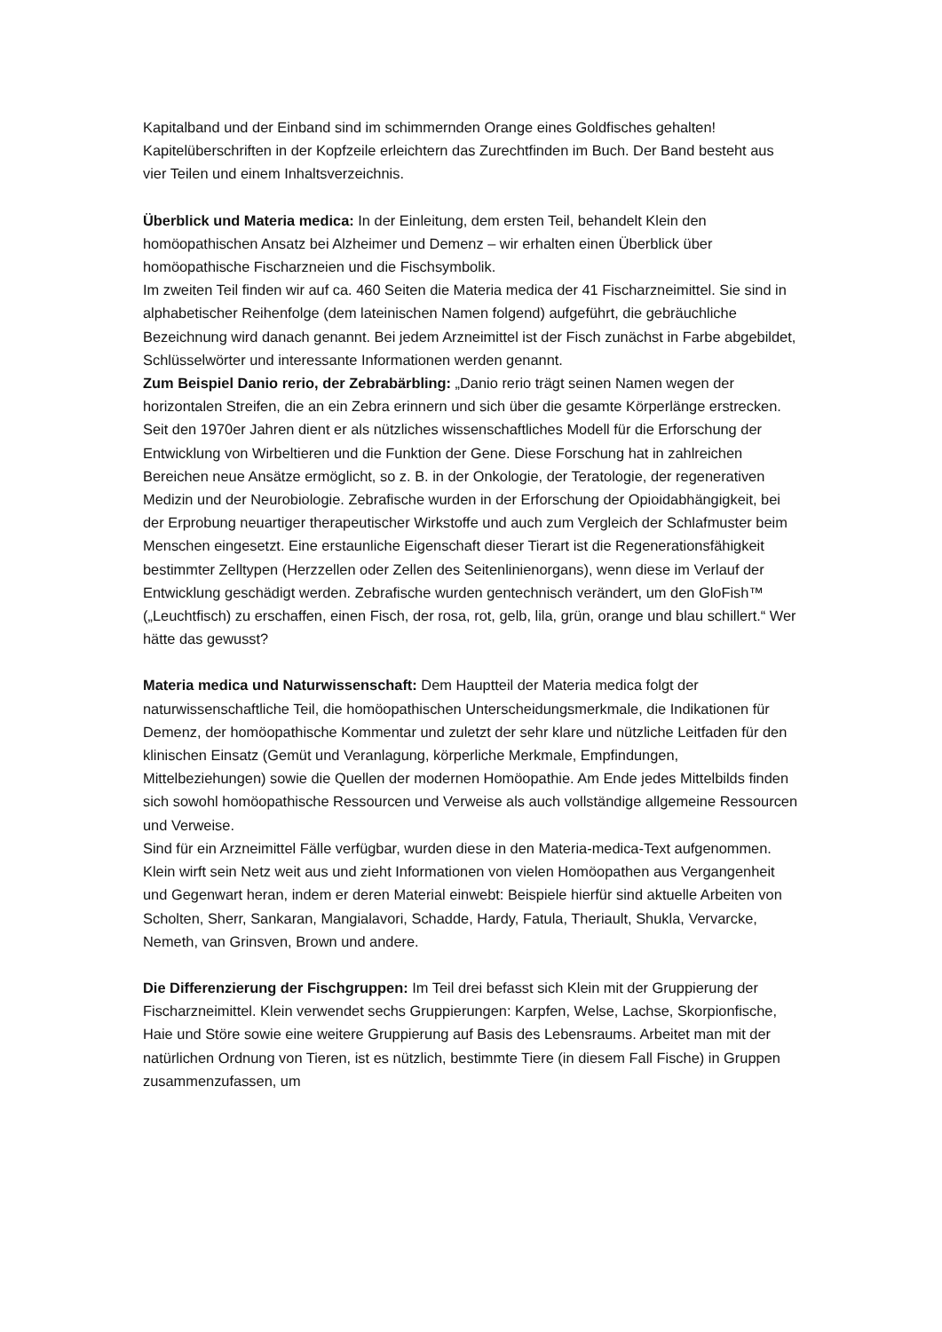Kapitalband und der Einband sind im schimmernden Orange eines Goldfisches gehalten! Kapitelüberschriften in der Kopfzeile erleichtern das Zurechtfinden im Buch. Der Band besteht aus vier Teilen und einem Inhaltsverzeichnis.
Überblick und Materia medica: In der Einleitung, dem ersten Teil, behandelt Klein den homöopathischen Ansatz bei Alzheimer und Demenz – wir erhalten einen Überblick über homöopathische Fischarzneien und die Fischsymbolik.
Im zweiten Teil finden wir auf ca. 460 Seiten die Materia medica der 41 Fischarzneimittel. Sie sind in alphabetischer Reihenfolge (dem lateinischen Namen folgend) aufgeführt, die gebräuchliche Bezeichnung wird danach genannt. Bei jedem Arzneimittel ist der Fisch zunächst in Farbe abgebildet, Schlüsselwörter und interessante Informationen werden genannt.
Zum Beispiel Danio rerio, der Zebrabärbling: „Danio rerio trägt seinen Namen wegen der horizontalen Streifen, die an ein Zebra erinnern und sich über die gesamte Körperlänge erstrecken. Seit den 1970er Jahren dient er als nützliches wissenschaftliches Modell für die Erforschung der Entwicklung von Wirbeltieren und die Funktion der Gene. Diese Forschung hat in zahlreichen Bereichen neue Ansätze ermöglicht, so z. B. in der Onkologie, der Teratologie, der regenerativen Medizin und der Neurobiologie. Zebrafische wurden in der Erforschung der Opioidabhängigkeit, bei der Erprobung neuartiger therapeutischer Wirkstoffe und auch zum Vergleich der Schlafmuster beim Menschen eingesetzt. Eine erstaunliche Eigenschaft dieser Tierart ist die Regenerationsfähigkeit bestimmter Zelltypen (Herzzellen oder Zellen des Seitenlinienorgans), wenn diese im Verlauf der Entwicklung geschädigt werden. Zebrafische wurden gentechnisch verändert, um den GloFish™ („Leuchtfisch) zu erschaffen, einen Fisch, der rosa, rot, gelb, lila, grün, orange und blau schillert.“ Wer hätte das gewusst?
Materia medica und Naturwissenschaft: Dem Hauptteil der Materia medica folgt der naturwissenschaftliche Teil, die homöopathischen Unterscheidungsmerkmale, die Indikationen für Demenz, der homöopathische Kommentar und zuletzt der sehr klare und nützliche Leitfaden für den klinischen Einsatz (Gemüt und Veranlagung, körperliche Merkmale, Empfindungen, Mittelbeziehungen) sowie die Quellen der modernen Homöopathie. Am Ende jedes Mittelbilds finden sich sowohl homöopathische Ressourcen und Verweise als auch vollständige allgemeine Ressourcen und Verweise.
Sind für ein Arzneimittel Fälle verfügbar, wurden diese in den Materia-medica-Text aufgenommen. Klein wirft sein Netz weit aus und zieht Informationen von vielen Homöopathen aus Vergangenheit und Gegenwart heran, indem er deren Material einwebt: Beispiele hierfür sind aktuelle Arbeiten von Scholten, Sherr, Sankaran, Mangialavori, Schadde, Hardy, Fatula, Theriault, Shukla, Vervarcke, Nemeth, van Grinsven, Brown und andere.
Die Differenzierung der Fischgruppen: Im Teil drei befasst sich Klein mit der Gruppierung der Fischarzneimittel. Klein verwendet sechs Gruppierungen: Karpfen, Welse, Lachse, Skorpionfische, Haie und Störe sowie eine weitere Gruppierung auf Basis des Lebensraums. Arbeitet man mit der natürlichen Ordnung von Tieren, ist es nützlich, bestimmte Tiere (in diesem Fall Fische) in Gruppen zusammenzufassen, um